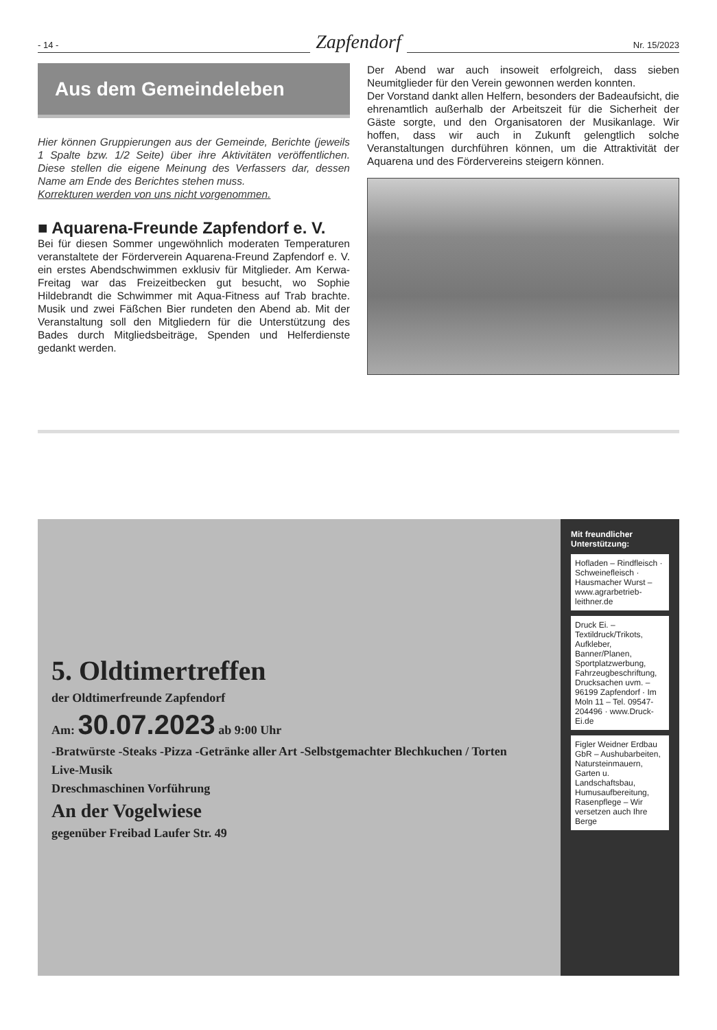- 14 - Zapfendorf Nr. 15/2023
Aus dem Gemeindeleben
Hier können Gruppierungen aus der Gemeinde, Berichte (jeweils 1 Spalte bzw. 1/2 Seite) über ihre Aktivitäten veröffentlichen. Diese stellen die eigene Meinung des Verfassers dar, dessen Name am Ende des Berichtes stehen muss.
Korrekturen werden von uns nicht vorgenommen.
■ Aquarena-Freunde Zapfendorf e. V.
Bei für diesen Sommer ungewöhnlich moderaten Temperaturen veranstaltete der Förderverein Aquarena-Freund Zapfendorf e. V. ein erstes Abendschwimmen exklusiv für Mitglieder. Am Kerwa-Freitag war das Freizeitbecken gut besucht, wo Sophie Hildebrandt die Schwimmer mit Aqua-Fitness auf Trab brachte. Musik und zwei Fäßchen Bier rundeten den Abend ab. Mit der Veranstaltung soll den Mitgliedern für die Unterstützung des Bades durch Mitgliedsbeiträge, Spenden und Helferdienste gedankt werden.
Der Abend war auch insoweit erfolgreich, dass sieben Neumitglieder für den Verein gewonnen werden konnten.
Der Vorstand dankt allen Helfern, besonders der Badeaufsicht, die ehrenamtlich außerhalb der Arbeitszeit für die Sicherheit der Gäste sorgte, und den Organisatoren der Musikanlage. Wir hoffen, dass wir auch in Zukunft gelengtlich solche Veranstaltungen durchführen können, um die Attraktivität der Aquarena und des Fördervereins steigern können.
5. Oldtimertreffen
der Oldtimerfreunde Zapfendorf
Am: 30.07.2023 ab 9:00 Uhr
-Bratwürste -Steaks -Pizza -Getränke aller Art -Selbstgemachter Blechkuchen / Torten
Live-Musik
Dreschmaschinen Vorführung
An der Vogelwiese
gegenüber Freibad Laufer Str. 49
Mit freundlicher Unterstützung:
Hofladen – Rindfleisch · Schweinefleisch · Hausmacher Wurst – www.agrarbetrieb-leithner.de
Druck Ei. – Textildruck/Trikots, Aufkleber, Banner/Planen, Sportplatzwerbung, Fahrzeugbeschriftung, Drucksachen uvm. – 96199 Zapfendorf · Im Moln 11 – Tel. 09547-204496 · www.Druck-Ei.de
Figler Weidner Erdbau GbR – Aushubarbeiten, Natursteinmauern, Garten u. Landschaftsbau, Humusaufbereitung, Rasenpflege – Wir versetzen auch Ihre Berge